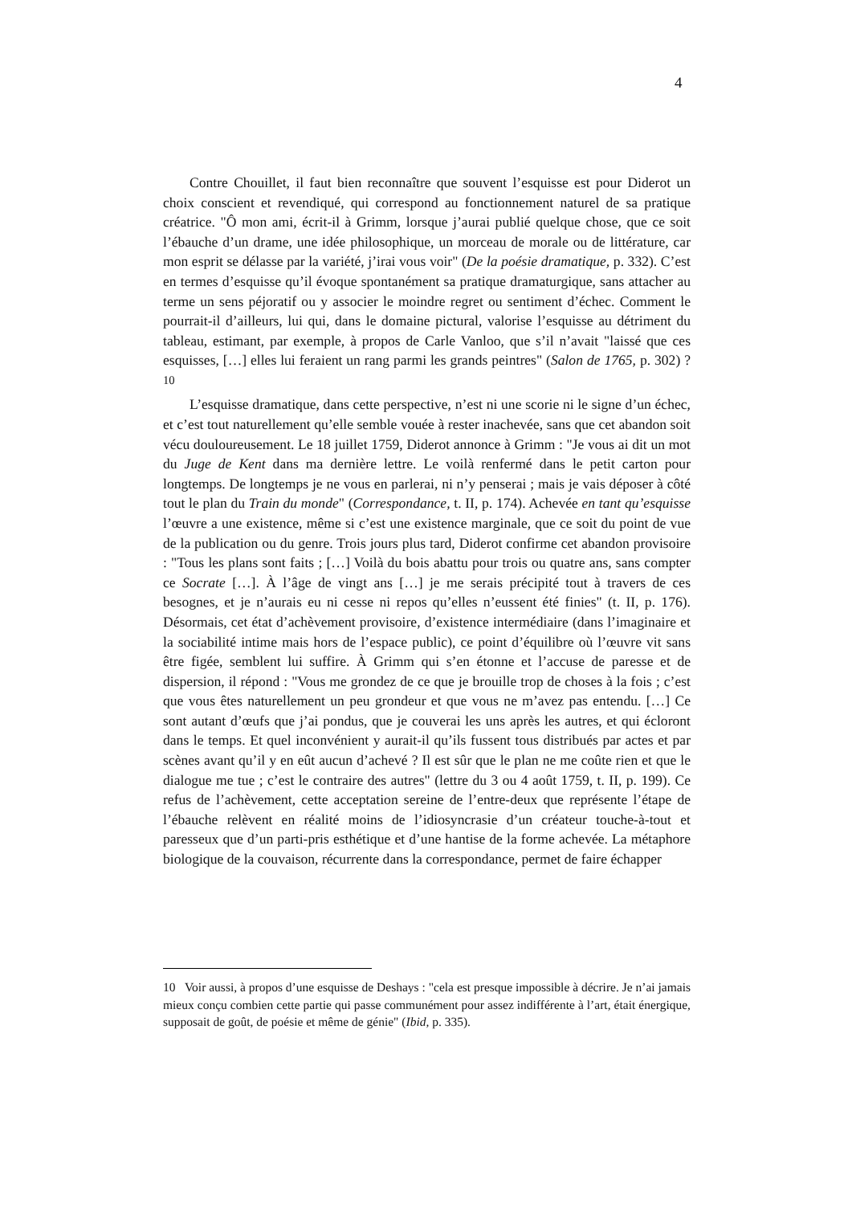4
Contre Chouillet, il faut bien reconnaître que souvent l’esquisse est pour Diderot un choix conscient et revendiqué, qui correspond au fonctionnement naturel de sa pratique créatrice. "Ô mon ami, écrit-il à Grimm, lorsque j’aurai publié quelque chose, que ce soit l’ébauche d’un drame, une idée philosophique, un morceau de morale ou de littérature, car mon esprit se délasse par la variété, j’irai vous voir" (De la poésie dramatique, p. 332). C’est en termes d’esquisse qu’il évoque spontanément sa pratique dramaturgique, sans attacher au terme un sens péjoratif ou y associer le moindre regret ou sentiment d’échec. Comment le pourrait-il d’ailleurs, lui qui, dans le domaine pictural, valorise l’esquisse au détriment du tableau, estimant, par exemple, à propos de Carle Vanloo, que s’il n’avait "laissé que ces esquisses, […] elles lui feraient un rang parmi les grands peintres" (Salon de 1765, p. 302) ?<sup>10</sup>
L’esquisse dramatique, dans cette perspective, n’est ni une scorie ni le signe d’un échec, et c’est tout naturellement qu’elle semble vouée à rester inachevée, sans que cet abandon soit vécu douloureusement. Le 18 juillet 1759, Diderot annonce à Grimm : "Je vous ai dit un mot du Juge de Kent dans ma dernière lettre. Le voilà renfermé dans le petit carton pour longtemps. De longtemps je ne vous en parlerai, ni n’y penserai ; mais je vais déposer à côté tout le plan du Train du monde" (Correspondance, t. II, p. 174). Achevée en tant qu’esquisse l’œuvre a une existence, même si c’est une existence marginale, que ce soit du point de vue de la publication ou du genre. Trois jours plus tard, Diderot confirme cet abandon provisoire : "Tous les plans sont faits ; […] Voilà du bois abattu pour trois ou quatre ans, sans compter ce Socrate […]. À l’âge de vingt ans […] je me serais précipité tout à travers de ces besognes, et je n’aurais eu ni cesse ni repos qu’elles n’eussent été finies" (t. II, p. 176). Désormais, cet état d’achèvement provisoire, d’existence intermédiaire (dans l’imaginaire et la sociabilité intime mais hors de l’espace public), ce point d’équilibre où l’œuvre vit sans être figée, semblent lui suffire. À Grimm qui s’en étonne et l’accuse de paresse et de dispersion, il répond : "Vous me grondez de ce que je brouille trop de choses à la fois ; c’est que vous êtes naturellement un peu grondeur et que vous ne m’avez pas entendu. […] Ce sont autant d’œufs que j’ai pondus, que je couverai les uns après les autres, et qui écloront dans le temps. Et quel inconvénient y aurait-il qu’ils fussent tous distribués par actes et par scènes avant qu’il y en eût aucun d’achevé ? Il est sûr que le plan ne me coûte rien et que le dialogue me tue ; c’est le contraire des autres" (lettre du 3 ou 4 août 1759, t. II, p. 199). Ce refus de l’achèvement, cette acceptation sereine de l’entre-deux que représente l’étape de l’ébauche relèvent en réalité moins de l’idiosyncrasie d’un créateur touche-à-tout et paresseux que d’un parti-pris esthétique et d’une hantise de la forme achevée. La métaphore biologique de la couvaison, récurrente dans la correspondance, permet de faire échapper
10 Voir aussi, à propos d’une esquisse de Deshays : "cela est presque impossible à décrire. Je n’ai jamais mieux conçu combien cette partie qui passe communément pour assez indifférente à l’art, était énergique, supposait de goût, de poésie et même de génie" (Ibid, p. 335).